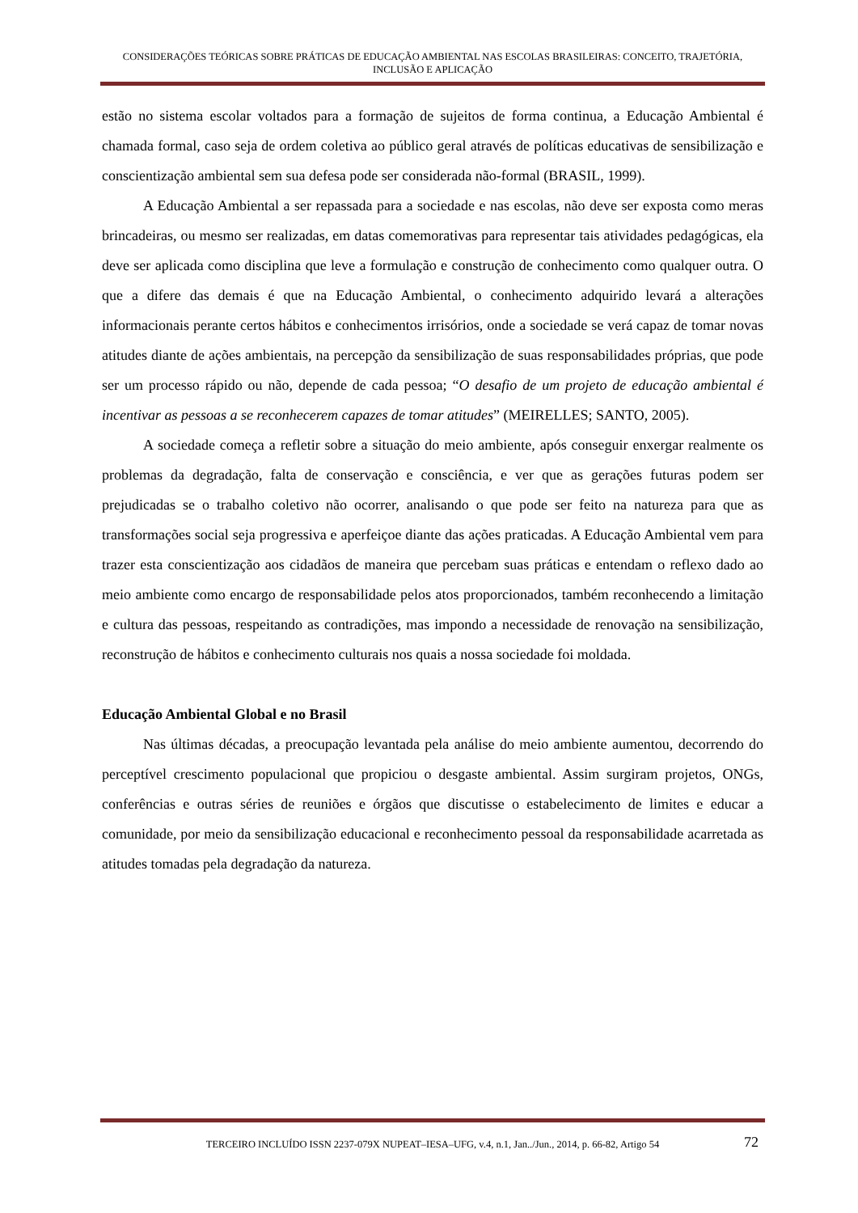CONSIDERAÇÕES TEÓRICAS SOBRE PRÁTICAS DE EDUCAÇÃO AMBIENTAL NAS ESCOLAS BRASILEIRAS: CONCEITO, TRAJETÓRIA, INCLUSÃO E APLICAÇÃO
estão no sistema escolar voltados para a formação de sujeitos de forma continua, a Educação Ambiental é chamada formal, caso seja de ordem coletiva ao público geral através de políticas educativas de sensibilização e conscientização ambiental sem sua defesa pode ser considerada não-formal (BRASIL, 1999).
A Educação Ambiental a ser repassada para a sociedade e nas escolas, não deve ser exposta como meras brincadeiras, ou mesmo ser realizadas, em datas comemorativas para representar tais atividades pedagógicas, ela deve ser aplicada como disciplina que leve a formulação e construção de conhecimento como qualquer outra. O que a difere das demais é que na Educação Ambiental, o conhecimento adquirido levará a alterações informacionais perante certos hábitos e conhecimentos irrisórios, onde a sociedade se verá capaz de tomar novas atitudes diante de ações ambientais, na percepção da sensibilização de suas responsabilidades próprias, que pode ser um processo rápido ou não, depende de cada pessoa; “O desafio de um projeto de educação ambiental é incentivar as pessoas a se reconhecerem capazes de tomar atitudes” (MEIRELLES; SANTO, 2005).
A sociedade começa a refletir sobre a situação do meio ambiente, após conseguir enxergar realmente os problemas da degradação, falta de conservação e consciência, e ver que as gerações futuras podem ser prejudicadas se o trabalho coletivo não ocorrer, analisando o que pode ser feito na natureza para que as transformações social seja progressiva e aperfeiçoe diante das ações praticadas. A Educação Ambiental vem para trazer esta conscientização aos cidadãos de maneira que percebam suas práticas e entendam o reflexo dado ao meio ambiente como encargo de responsabilidade pelos atos proporcionados, também reconhecendo a limitação e cultura das pessoas, respeitando as contradições, mas impondo a necessidade de renovação na sensibilização, reconstrução de hábitos e conhecimento culturais nos quais a nossa sociedade foi moldada.
Educação Ambiental Global e no Brasil
Nas últimas décadas, a preocupação levantada pela análise do meio ambiente aumentou, decorrendo do perceptível crescimento populacional que propiciou o desgaste ambiental. Assim surgiram projetos, ONGs, conferências e outras séries de reuniões e órgãos que discutisse o estabelecimento de limites e educar a comunidade, por meio da sensibilização educacional e reconhecimento pessoal da responsabilidade acarretada as atitudes tomadas pela degradação da natureza.
TERCEIRO INCLUÍDO ISSN 2237-079X NUPEAT–IESA–UFG, v.4, n.1, Jan../Jun., 2014, p. 66-82, Artigo 54 72